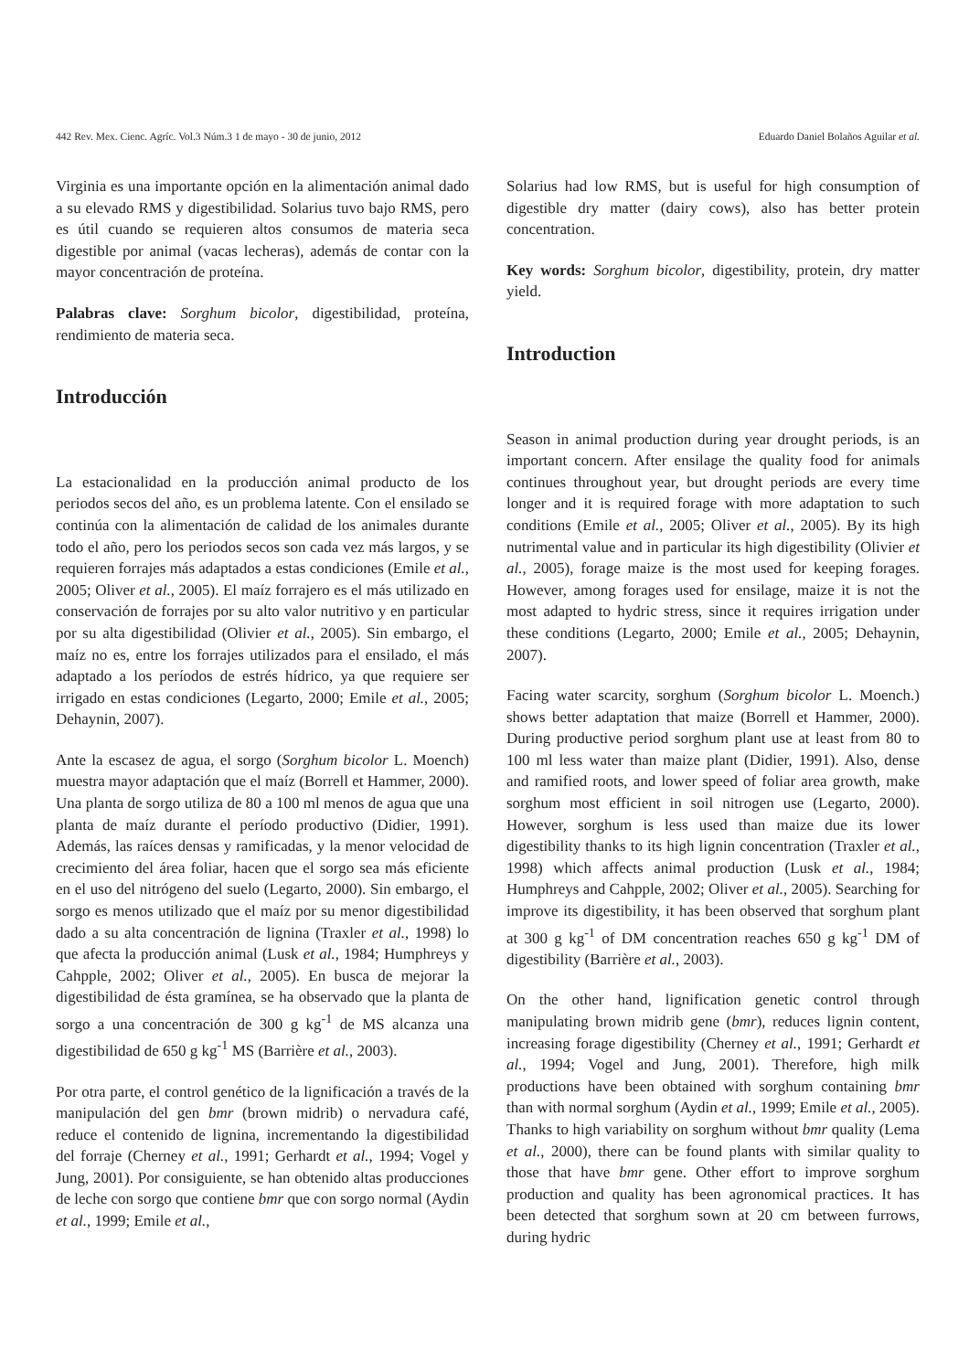442 Rev. Mex. Cienc. Agríc. Vol.3 Núm.3 1 de mayo - 30 de junio, 2012 Eduardo Daniel Bolaños Aguilar et al.
Virginia es una importante opción en la alimentación animal dado a su elevado RMS y digestibilidad. Solarius tuvo bajo RMS, pero es útil cuando se requieren altos consumos de materia seca digestible por animal (vacas lecheras), además de contar con la mayor concentración de proteína.
Palabras clave: Sorghum bicolor, digestibilidad, proteína, rendimiento de materia seca.
Introducción
La estacionalidad en la producción animal producto de los periodos secos del año, es un problema latente. Con el ensilado se continúa con la alimentación de calidad de los animales durante todo el año, pero los periodos secos son cada vez más largos, y se requieren forrajes más adaptados a estas condiciones (Emile et al., 2005; Oliver et al., 2005). El maíz forrajero es el más utilizado en conservación de forrajes por su alto valor nutritivo y en particular por su alta digestibilidad (Olivier et al., 2005). Sin embargo, el maíz no es, entre los forrajes utilizados para el ensilado, el más adaptado a los períodos de estrés hídrico, ya que requiere ser irrigado en estas condiciones (Legarto, 2000; Emile et al., 2005; Dehaynin, 2007).
Ante la escasez de agua, el sorgo (Sorghum bicolor L. Moench) muestra mayor adaptación que el maíz (Borrell et Hammer, 2000). Una planta de sorgo utiliza de 80 a 100 ml menos de agua que una planta de maíz durante el período productivo (Didier, 1991). Además, las raíces densas y ramificadas, y la menor velocidad de crecimiento del área foliar, hacen que el sorgo sea más eficiente en el uso del nitrógeno del suelo (Legarto, 2000). Sin embargo, el sorgo es menos utilizado que el maíz por su menor digestibilidad dado a su alta concentración de lignina (Traxler et al., 1998) lo que afecta la producción animal (Lusk et al., 1984; Humphreys y Cahpple, 2002; Oliver et al., 2005). En busca de mejorar la digestibilidad de ésta gramínea, se ha observado que la planta de sorgo a una concentración de 300 g kg<sup>-1</sup> de MS alcanza una digestibilidad de 650 g kg<sup>-1</sup> MS (Barrière et al., 2003).
Por otra parte, el control genético de la lignificación a través de la manipulación del gen bmr (brown midrib) o nervadura café, reduce el contenido de lignina, incrementando la digestibilidad del forraje (Cherney et al., 1991; Gerhardt et al., 1994; Vogel y Jung, 2001). Por consiguiente, se han obtenido altas producciones de leche con sorgo que contiene bmr que con sorgo normal (Aydin et al., 1999; Emile et al.,
Solarius had low RMS, but is useful for high consumption of digestible dry matter (dairy cows), also has better protein concentration.
Key words: Sorghum bicolor, digestibility, protein, dry matter yield.
Introduction
Season in animal production during year drought periods, is an important concern. After ensilage the quality food for animals continues throughout year, but drought periods are every time longer and it is required forage with more adaptation to such conditions (Emile et al., 2005; Oliver et al., 2005). By its high nutrimental value and in particular its high digestibility (Olivier et al., 2005), forage maize is the most used for keeping forages. However, among forages used for ensilage, maize it is not the most adapted to hydric stress, since it requires irrigation under these conditions (Legarto, 2000; Emile et al., 2005; Dehaynin, 2007).
Facing water scarcity, sorghum (Sorghum bicolor L. Moench.) shows better adaptation that maize (Borrell et Hammer, 2000). During productive period sorghum plant use at least from 80 to 100 ml less water than maize plant (Didier, 1991). Also, dense and ramified roots, and lower speed of foliar area growth, make sorghum most efficient in soil nitrogen use (Legarto, 2000). However, sorghum is less used than maize due its lower digestibility thanks to its high lignin concentration (Traxler et al., 1998) which affects animal production (Lusk et al., 1984; Humphreys and Cahpple, 2002; Oliver et al., 2005). Searching for improve its digestibility, it has been observed that sorghum plant at 300 g kg<sup>-1</sup> of DM concentration reaches 650 g kg<sup>-1</sup> DM of digestibility (Barrière et al., 2003).
On the other hand, lignification genetic control through manipulating brown midrib gene (bmr), reduces lignin content, increasing forage digestibility (Cherney et al., 1991; Gerhardt et al., 1994; Vogel and Jung, 2001). Therefore, high milk productions have been obtained with sorghum containing bmr than with normal sorghum (Aydin et al., 1999; Emile et al., 2005). Thanks to high variability on sorghum without bmr quality (Lema et al., 2000), there can be found plants with similar quality to those that have bmr gene. Other effort to improve sorghum production and quality has been agronomical practices. It has been detected that sorghum sown at 20 cm between furrows, during hydric